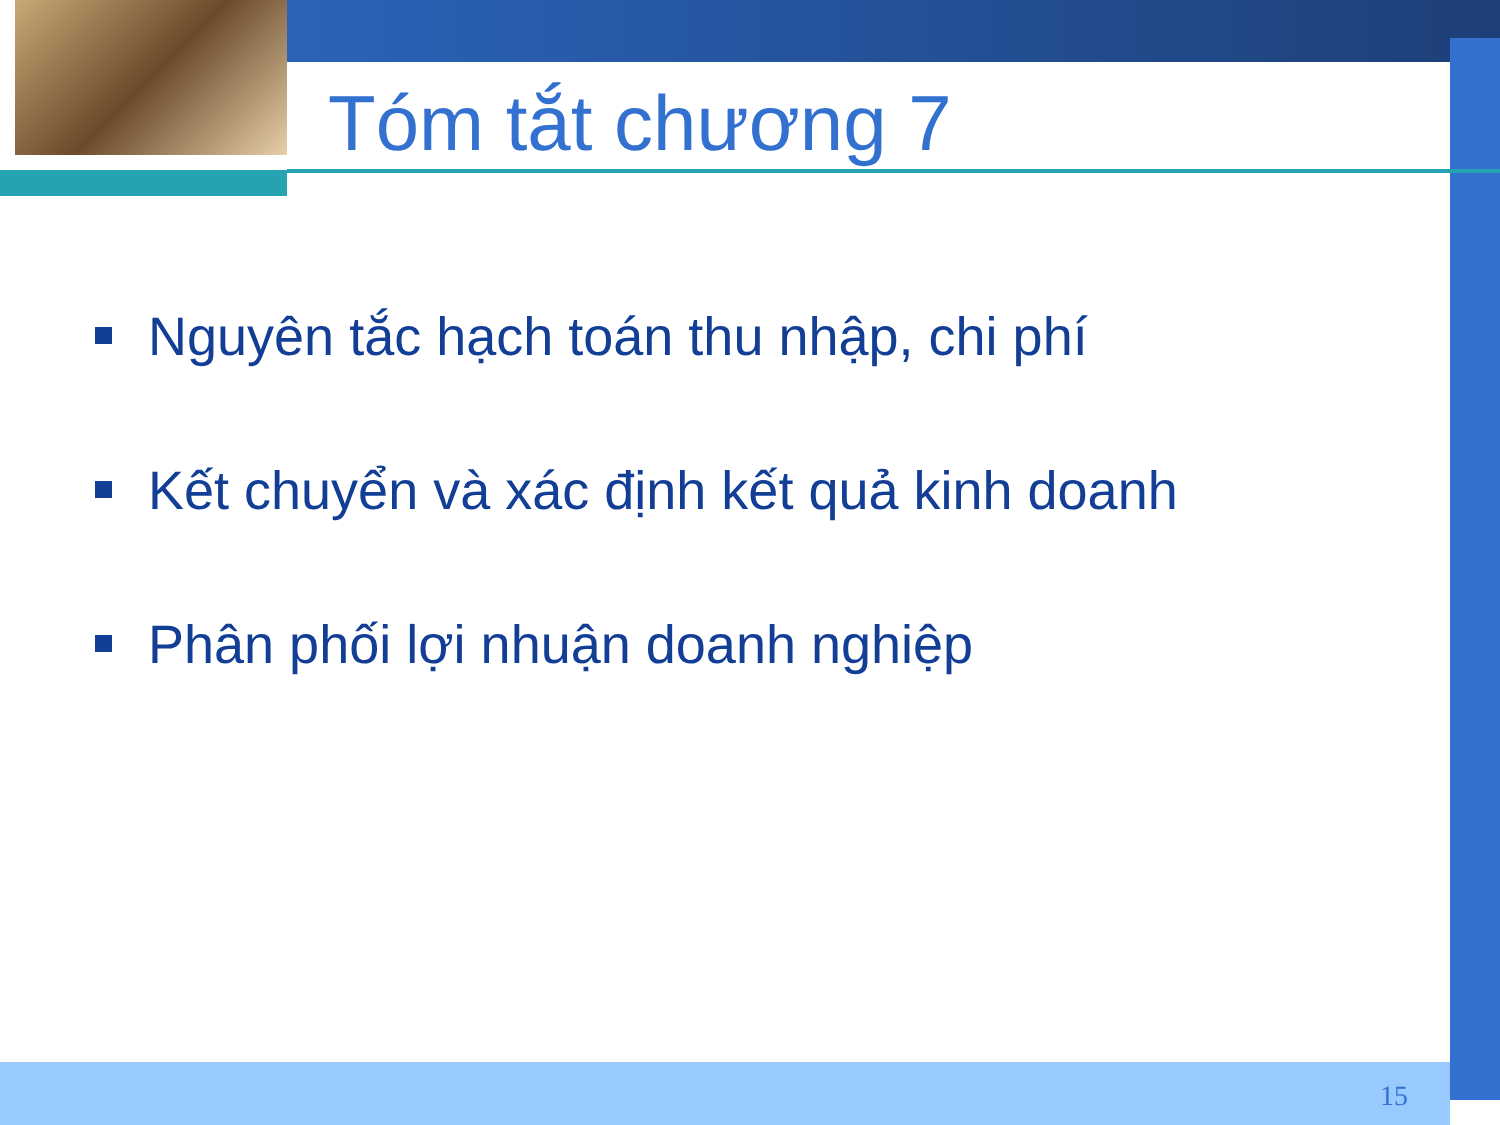Tóm tắt chương 7
Nguyên tắc hạch toán thu nhập, chi phí
Kết chuyển và xác định kết quả kinh doanh
Phân phối lợi nhuận doanh nghiệp
15